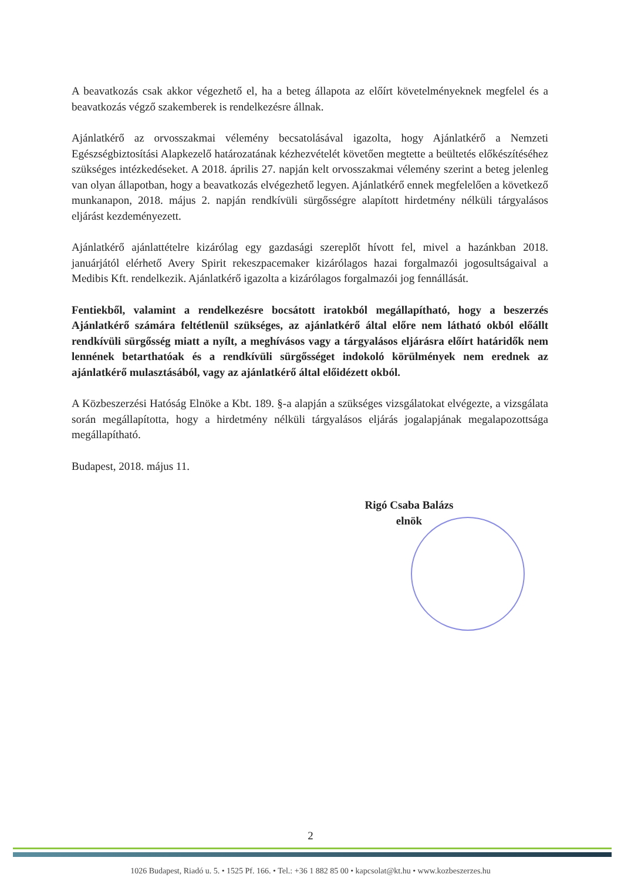A beavatkozás csak akkor végezhető el, ha a beteg állapota az előírt követelményeknek megfelel és a beavatkozás végző szakemberek is rendelkezésre állnak.
Ajánlatkérő az orvosszakmai vélemény becsatolásával igazolta, hogy Ajánlatkérő a Nemzeti Egészségbiztosítási Alapkezelő határozatának kézhezvételét követően megtette a beültetés előkészítéséhez szükséges intézkedéseket. A 2018. április 27. napján kelt orvosszakmai vélemény szerint a beteg jelenleg van olyan állapotban, hogy a beavatkozás elvégezhető legyen. Ajánlatkérő ennek megfelelően a következő munkanapon, 2018. május 2. napján rendkívüli sürgősségre alapított hirdetmény nélküli tárgyalásos eljárást kezdeményezett.
Ajánlatkérő ajánlattételre kizárólag egy gazdasági szereplőt hívott fel, mivel a hazánkban 2018. januárjától elérhető Avery Spirit rekeszpacemaker kizárólagos hazai forgalmazói jogosultságaival a Medibis Kft. rendelkezik. Ajánlatkérő igazolta a kizárólagos forgalmazói jog fennállását.
Fentiekből, valamint a rendelkezésre bocsátott iratokból megállapítható, hogy a beszerzés Ajánlatkérő számára feltétlenül szükséges, az ajánlatkérő által előre nem látható okból előállt rendkívüli sürgősség miatt a nyílt, a meghívásos vagy a tárgyalásos eljárásra előírt határidők nem lennének betarthatóak és a rendkívüli sürgősséget indokoló körülmények nem erednek az ajánlatkérő mulasztásából, vagy az ajánlatkérő által előidézett okból.
A Közbeszerzési Hatóság Elnöke a Kbt. 189. §-a alapján a szükséges vizsgálatokat elvégezte, a vizsgálata során megállapította, hogy a hirdetmény nélküli tárgyalásos eljárás jogalapjának megalapozottsága megállapítható.
Budapest, 2018. május 11.
Rigó Csaba Balázs
elnök
2
1026 Budapest, Riadó u. 5. • 1525 Pf. 166. • Tel.: +36 1 882 85 00 • kapcsolat@kt.hu • www.kozbeszerzes.hu